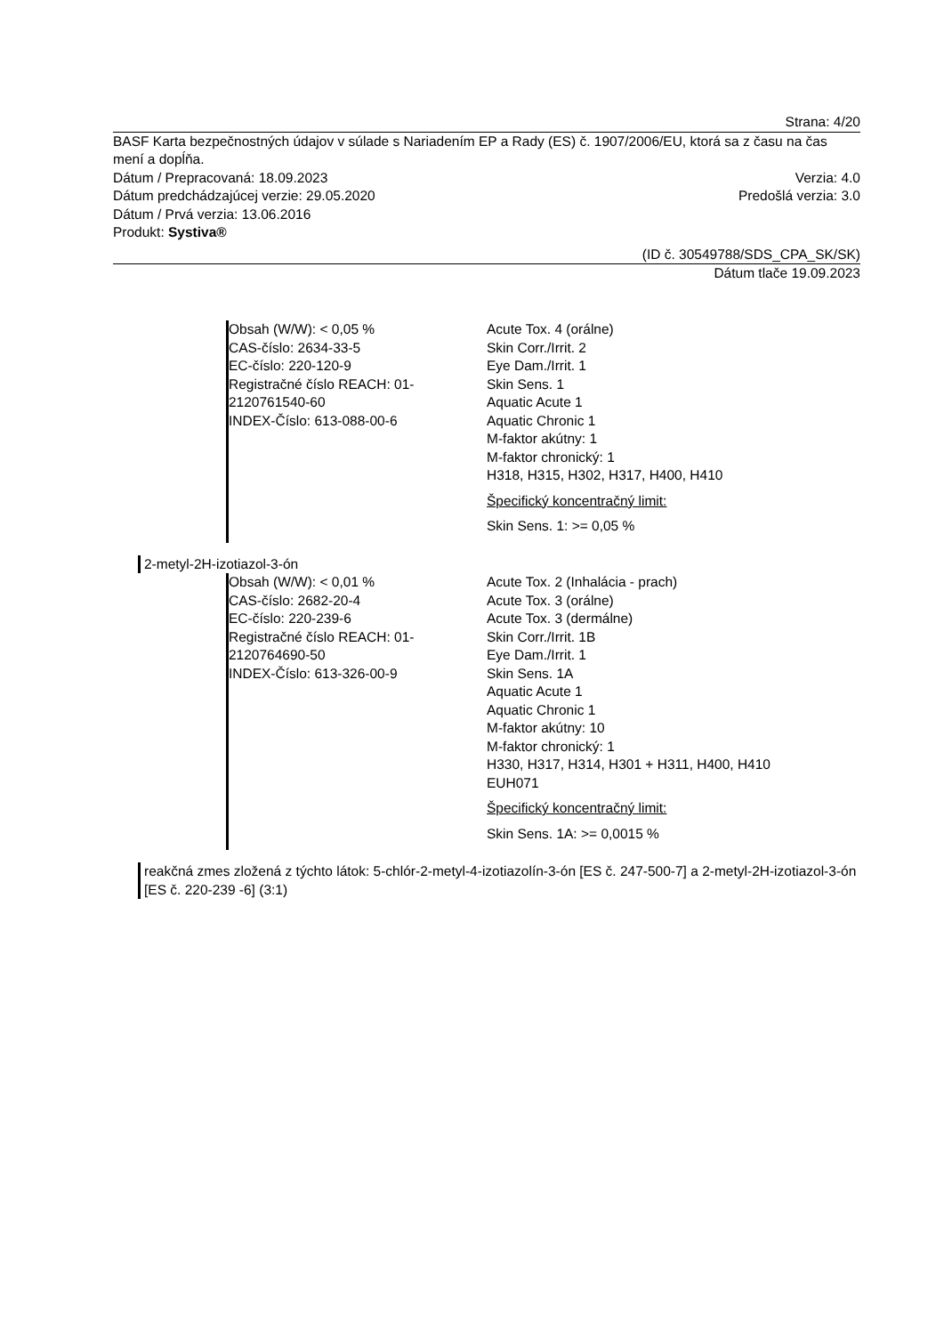Strana: 4/20
BASF Karta bezpečnostných údajov v súlade s Nariadením EP a Rady (ES) č. 1907/2006/EU, ktorá sa z času na čas mení a dopĺňa.
Dátum / Prepracovaná: 18.09.2023 Verzia: 4.0
Dátum predchádzajúcej verzie: 29.05.2020 Predošlá verzia: 3.0
Dátum / Prvá verzia: 13.06.2016
Produkt: Systiva®
(ID č. 30549788/SDS_CPA_SK/SK)
Dátum tlače 19.09.2023
Obsah (W/W): < 0,05 %
CAS-číslo: 2634-33-5
EC-číslo: 220-120-9
Registračné číslo REACH: 01-2120761540-60
INDEX-Číslo: 613-088-00-6
Acute Tox. 4 (orálne)
Skin Corr./Irrit. 2
Eye Dam./Irrit. 1
Skin Sens. 1
Aquatic Acute 1
Aquatic Chronic 1
M-faktor akútny: 1
M-faktor chronický: 1
H318, H315, H302, H317, H400, H410
Špecifický koncentračný limit:
Skin Sens. 1: >= 0,05 %
2-metyl-2H-izotiazol-3-ón
Obsah (W/W): < 0,01 %
CAS-číslo: 2682-20-4
EC-číslo: 220-239-6
Registračné číslo REACH: 01-2120764690-50
INDEX-Číslo: 613-326-00-9
Acute Tox. 2 (Inhalácia - prach)
Acute Tox. 3 (orálne)
Acute Tox. 3 (dermálne)
Skin Corr./Irrit. 1B
Eye Dam./Irrit. 1
Skin Sens. 1A
Aquatic Acute 1
Aquatic Chronic 1
M-faktor akútny: 10
M-faktor chronický: 1
H330, H317, H314, H301 + H311, H400, H410
EUH071
Špecifický koncentračný limit:
Skin Sens. 1A: >= 0,0015 %
reakčná zmes zložená z týchto látok: 5-chlór-2-metyl-4-izotiazolín-3-ón [ES č. 247-500-7] a 2-metyl-2H-izotiazol-3-ón [ES č. 220-239 -6] (3:1)